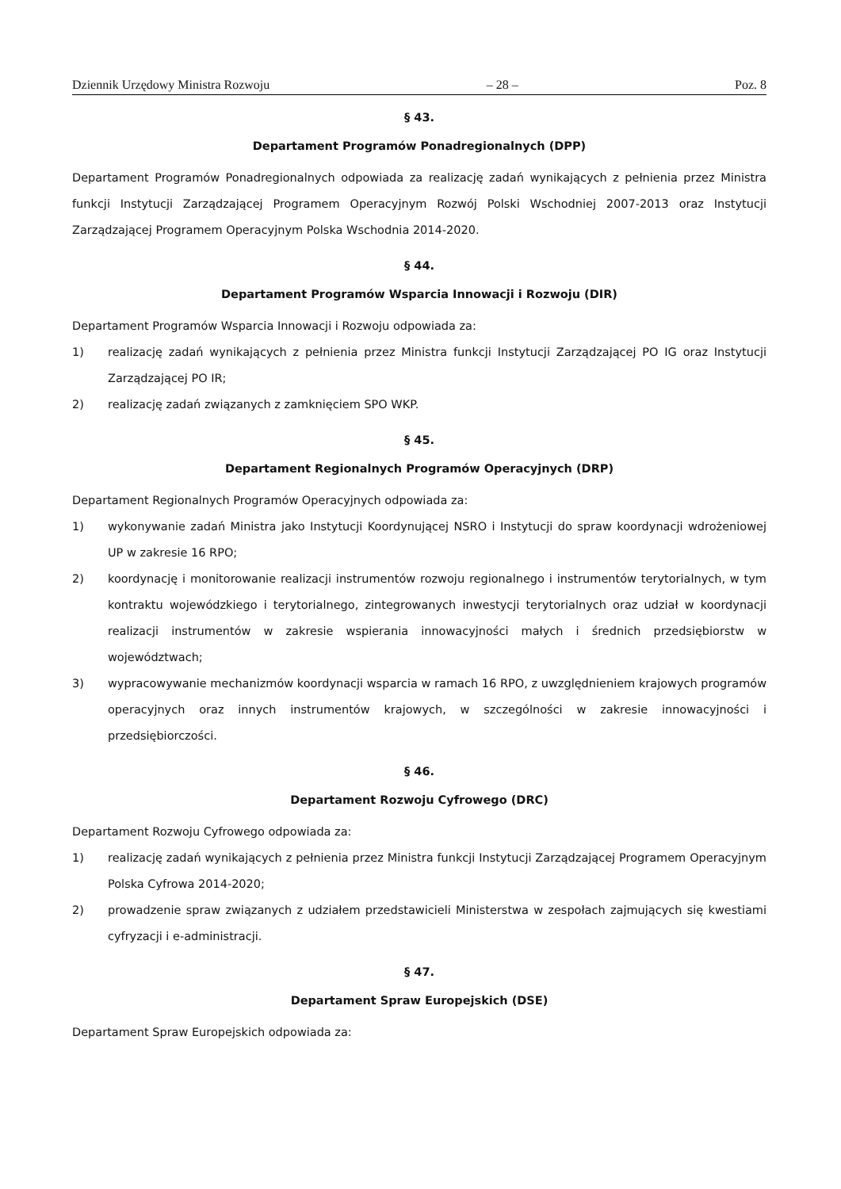Dziennik Urzędowy Ministra Rozwoju – 28 – Poz. 8
§ 43.
Departament Programów Ponadregionalnych (DPP)
Departament Programów Ponadregionalnych odpowiada za realizację zadań wynikających z pełnienia przez Ministra funkcji Instytucji Zarządzającej Programem Operacyjnym Rozwój Polski Wschodniej 2007-2013 oraz Instytucji Zarządzającej Programem Operacyjnym Polska Wschodnia 2014-2020.
§ 44.
Departament Programów Wsparcia Innowacji i Rozwoju (DIR)
Departament Programów Wsparcia Innowacji i Rozwoju odpowiada za:
1) realizację zadań wynikających z pełnienia przez Ministra funkcji Instytucji Zarządzającej PO IG oraz Instytucji Zarządzającej PO IR;
2) realizację zadań związanych z zamknięciem SPO WKP.
§ 45.
Departament Regionalnych Programów Operacyjnych (DRP)
Departament Regionalnych Programów Operacyjnych odpowiada za:
1) wykonywanie zadań Ministra jako Instytucji Koordynującej NSRO i Instytucji do spraw koordynacji wdrożeniowej UP w zakresie 16 RPO;
2) koordynację i monitorowanie realizacji instrumentów rozwoju regionalnego i instrumentów terytorialnych, w tym kontraktu wojewódzkiego i terytorialnego, zintegrowanych inwestycji terytorialnych oraz udział w koordynacji realizacji instrumentów w zakresie wspierania innowacyjności małych i średnich przedsiębiorstw w województwach;
3) wypracowywanie mechanizmów koordynacji wsparcia w ramach 16 RPO, z uwzględnieniem krajowych programów operacyjnych oraz innych instrumentów krajowych, w szczególności w zakresie innowacyjności i przedsiębiorczości.
§ 46.
Departament Rozwoju Cyfrowego (DRC)
Departament Rozwoju Cyfrowego odpowiada za:
1) realizację zadań wynikających z pełnienia przez Ministra funkcji Instytucji Zarządzającej Programem Operacyjnym Polska Cyfrowa 2014-2020;
2) prowadzenie spraw związanych z udziałem przedstawicieli Ministerstwa w zespołach zajmujących się kwestiami cyfryzacji i e-administracji.
§ 47.
Departament Spraw Europejskich (DSE)
Departament Spraw Europejskich odpowiada za: